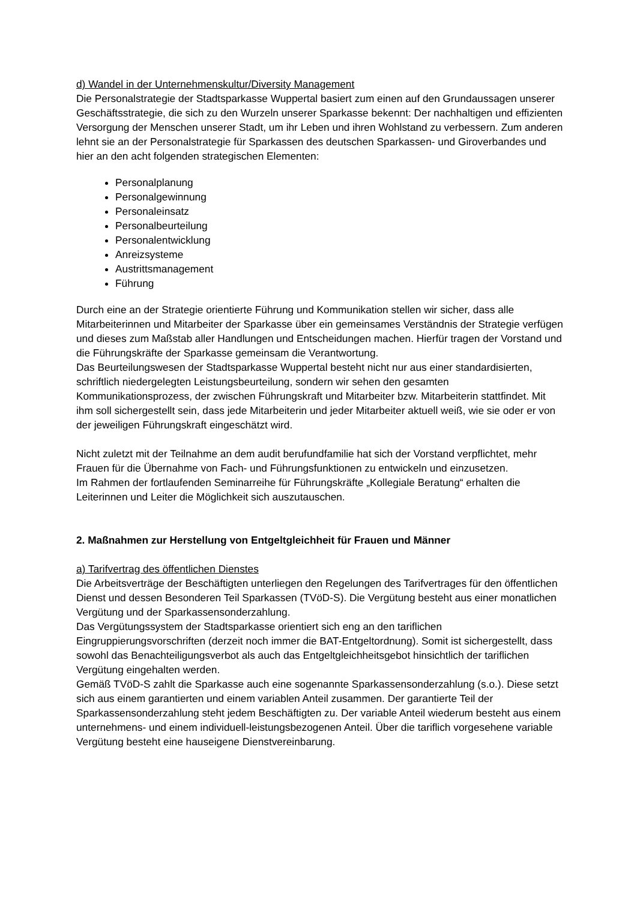d) Wandel in der Unternehmenskultur/Diversity Management
Die Personalstrategie der Stadtsparkasse Wuppertal basiert zum einen auf den Grundaussagen unserer Geschäftsstrategie, die sich zu den Wurzeln unserer Sparkasse bekennt: Der nachhaltigen und effizienten Versorgung der Menschen unserer Stadt, um ihr Leben und ihren Wohlstand zu verbessern. Zum anderen lehnt sie an der Personalstrategie für Sparkassen des deutschen Sparkassen- und Giroverbandes und hier an den acht folgenden strategischen Elementen:
Personalplanung
Personalgewinnung
Personaleinsatz
Personalbeurteilung
Personalentwicklung
Anreizsysteme
Austrittsmanagement
Führung
Durch eine an der Strategie orientierte Führung und Kommunikation stellen wir sicher, dass alle Mitarbeiterinnen und Mitarbeiter der Sparkasse über ein gemeinsames Verständnis der Strategie verfügen und dieses zum Maßstab aller Handlungen und Entscheidungen machen. Hierfür tragen der Vorstand und die Führungskräfte der Sparkasse gemeinsam die Verantwortung.
Das Beurteilungswesen der Stadtsparkasse Wuppertal besteht nicht nur aus einer standardisierten, schriftlich niedergelegten Leistungsbeurteilung, sondern wir sehen den gesamten Kommunikationsprozess, der zwischen Führungskraft und Mitarbeiter bzw. Mitarbeiterin stattfindet. Mit ihm soll sichergestellt sein, dass jede Mitarbeiterin und jeder Mitarbeiter aktuell weiß, wie sie oder er von der jeweiligen Führungskraft eingeschätzt wird.
Nicht zuletzt mit der Teilnahme an dem audit berufundfamilie hat sich der Vorstand verpflichtet, mehr Frauen für die Übernahme von Fach- und Führungsfunktionen zu entwickeln und einzusetzen.
Im Rahmen der fortlaufenden Seminarreihe für Führungskräfte „Kollegiale Beratung“ erhalten die Leiterinnen und Leiter die Möglichkeit sich auszutauschen.
2. Maßnahmen zur Herstellung von Entgeltgleichheit für Frauen und Männer
a) Tarifvertrag des öffentlichen Dienstes
Die Arbeitsverträge der Beschäftigten unterliegen den Regelungen des Tarifvertrages für den öffentlichen Dienst und dessen Besonderen Teil Sparkassen (TVöD-S). Die Vergütung besteht aus einer monatlichen Vergütung und der Sparkassensonderzahlung.
Das Vergütungssystem der Stadtsparkasse orientiert sich eng an den tariflichen Eingruppierungsvorschriften (derzeit noch immer die BAT-Entgeltordnung). Somit ist sichergestellt, dass sowohl das Benachteiligungsverbot als auch das Entgeltgleichheitsgebot hinsichtlich der tariflichen Vergütung eingehalten werden.
Gemäß TVöD-S zahlt die Sparkasse auch eine sogenannte Sparkassensonderzahlung (s.o.). Diese setzt sich aus einem garantierten und einem variablen Anteil zusammen. Der garantierte Teil der Sparkassensonderzahlung steht jedem Beschäftigten zu. Der variable Anteil wiederum besteht aus einem unternehmens- und einem individuell-leistungsbezogenen Anteil. Über die tariflich vorgesehene variable Vergütung besteht eine hauseigene Dienstvereinbarung.